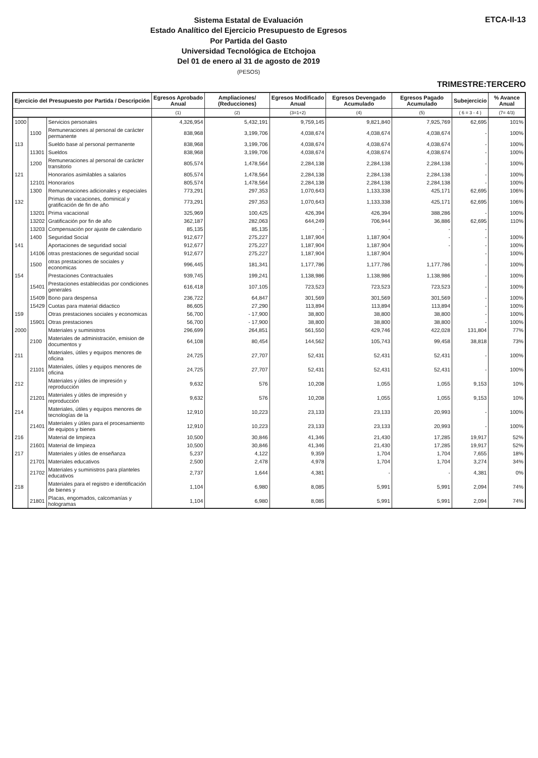Sistema Estatal de Evaluación
Estado Analítico del Ejercicio Presupuesto de Egresos
Por Partida del Gasto
Universidad Tecnológica de Etchojoa
Del 01 de enero al 31 de agosto de 2019
(PESOS)
ETCA-II-13
TRIMESTRE:TERCERO
| Ejercicio del Presupuesto por Partida / Descripción | | | Egresos Aprobado Anual | Ampliaciones/ (Reducciones) | Egresos Modificado Anual | Egresos Devengado Acumulado | Egresos Pagado Acumulado | Subejercicio | % Avance Anual |
| --- | --- | --- | --- | --- | --- | --- | --- | --- | --- |
| | | | (1) | (2) | (3=1+2) | (4) | (5) | ( 6 = 3 - 4 ) | (7= 4/3) |
| 1000 | | Servicios personales | 4,326,954 | 5,432,191 | 9,759,145 | 9,821,840 | 7,925,769 | 62,695 | 101% |
| | 1100 | Remuneraciones al personal de carácter permanente | 838,968 | 3,199,706 | 4,038,674 | 4,038,674 | 4,038,674 | - | 100% |
| 113 | | Sueldo base al personal permanente | 838,968 | 3,199,706 | 4,038,674 | 4,038,674 | 4,038,674 | - | 100% |
| | 11301 | Sueldos | 838,968 | 3,199,706 | 4,038,674 | 4,038,674 | 4,038,674 | - | 100% |
| | 1200 | Remuneraciones al personal de carácter transitorio | 805,574 | 1,478,564 | 2,284,138 | 2,284,138 | 2,284,138 | - | 100% |
| 121 | | Honorarios asimilables a salarios | 805,574 | 1,478,564 | 2,284,138 | 2,284,138 | 2,284,138 | - | 100% |
| | 12101 | Honorarios | 805,574 | 1,478,564 | 2,284,138 | 2,284,138 | 2,284,138 | - | 100% |
| | 1300 | Remuneraciones adicionales y especiales | 773,291 | 297,353 | 1,070,643 | 1,133,338 | 425,171 | 62,695 | 106% |
| 132 | | Primas de vacaciones, dominical y gratificación de fin de año | 773,291 | 297,353 | 1,070,643 | 1,133,338 | 425,171 | 62,695 | 106% |
| | 13201 | Prima vacacional | 325,969 | 100,425 | 426,394 | 426,394 | 388,286 | - | 100% |
| | 13202 | Gratificación por fin de año | 362,187 | 282,063 | 644,249 | 706,944 | 36,886 | 62,695 | 110% |
| | 13203 | Compensación por ajuste de calendario | 85,135 | 85,135 | - | - | - | - | |
| | 1400 | Seguridad Social | 912,677 | 275,227 | 1,187,904 | 1,187,904 | - | - | 100% |
| 141 | | Aportaciones de seguridad social | 912,677 | 275,227 | 1,187,904 | 1,187,904 | - | - | 100% |
| | 14106 | otras prestaciones de seguridad social | 912,677 | 275,227 | 1,187,904 | 1,187,904 | | - | 100% |
| | 1500 | otras prestaciones de sociales y economicas | 996,445 | 181,341 | 1,177,786 | 1,177,786 | 1,177,786 | - | 100% |
| 154 | | Prestaciones Contractuales | 939,745 | 199,241 | 1,138,986 | 1,138,986 | 1,138,986 | - | 100% |
| | 15401 | Prestaciones establecidas por condiciones generales | 616,418 | 107,105 | 723,523 | 723,523 | 723,523 | - | 100% |
| | 15409 | Bono para despensa | 236,722 | 64,847 | 301,569 | 301,569 | 301,569 | - | 100% |
| | 15429 | Cuotas para material didactico | 86,605 | 27,290 | 113,894 | 113,894 | 113,894 | - | 100% |
| 159 | | Otras prestaciones sociales y economicas | 56,700 | - 17,900 | 38,800 | 38,800 | 38,800 | - | 100% |
| | 15901 | Otras prestaciones | 56,700 | - 17,900 | 38,800 | 38,800 | 38,800 | - | 100% |
| 2000 | | Materiales y suministros | 296,699 | 264,851 | 561,550 | 429,746 | 422,028 | 131,804 | 77% |
| | 2100 | Materiales de administración, emision de documentos y | 64,108 | 80,454 | 144,562 | 105,743 | 99,458 | 38,818 | 73% |
| 211 | | Materiales, útiles y equipos menores de oficina | 24,725 | 27,707 | 52,431 | 52,431 | 52,431 | - | 100% |
| | 21101 | Materiales, útiles y equipos menores de oficina | 24,725 | 27,707 | 52,431 | 52,431 | 52,431 | - | 100% |
| 212 | | Materiales y útiles de impresión y reproducción | 9,632 | 576 | 10,208 | 1,055 | 1,055 | 9,153 | 10% |
| | 21201 | Materiales y útiles de impresión y reproducción | 9,632 | 576 | 10,208 | 1,055 | 1,055 | 9,153 | 10% |
| 214 | | Materiales, útiles y equipos menores de tecnologías de la | 12,910 | 10,223 | 23,133 | 23,133 | 20,993 | - | 100% |
| | 21401 | Materiales y útiles para el procesamiento de equipos y bienes | 12,910 | 10,223 | 23,133 | 23,133 | 20,993 | - | 100% |
| 216 | | Material de limpieza | 10,500 | 30,846 | 41,346 | 21,430 | 17,285 | 19,917 | 52% |
| | 21601 | Material de limpieza | 10,500 | 30,846 | 41,346 | 21,430 | 17,285 | 19,917 | 52% |
| 217 | | Materiales y útiles de enseñanza | 5,237 | 4,122 | 9,359 | 1,704 | 1,704 | 7,655 | 18% |
| | 21701 | Materiales educativos | 2,500 | 2,478 | 4,978 | 1,704 | 1,704 | 3,274 | 34% |
| | 21702 | Materiales y suministros para planteles educativos | 2,737 | 1,644 | 4,381 | - | - | 4,381 | 0% |
| 218 | | Materiales para el registro e identificación de bienes y | 1,104 | 6,980 | 8,085 | 5,991 | 5,991 | 2,094 | 74% |
| | 21801 | Placas, engomados, calcomanías y hologramas | 1,104 | 6,980 | 8,085 | 5,991 | 5,991 | 2,094 | 74% |